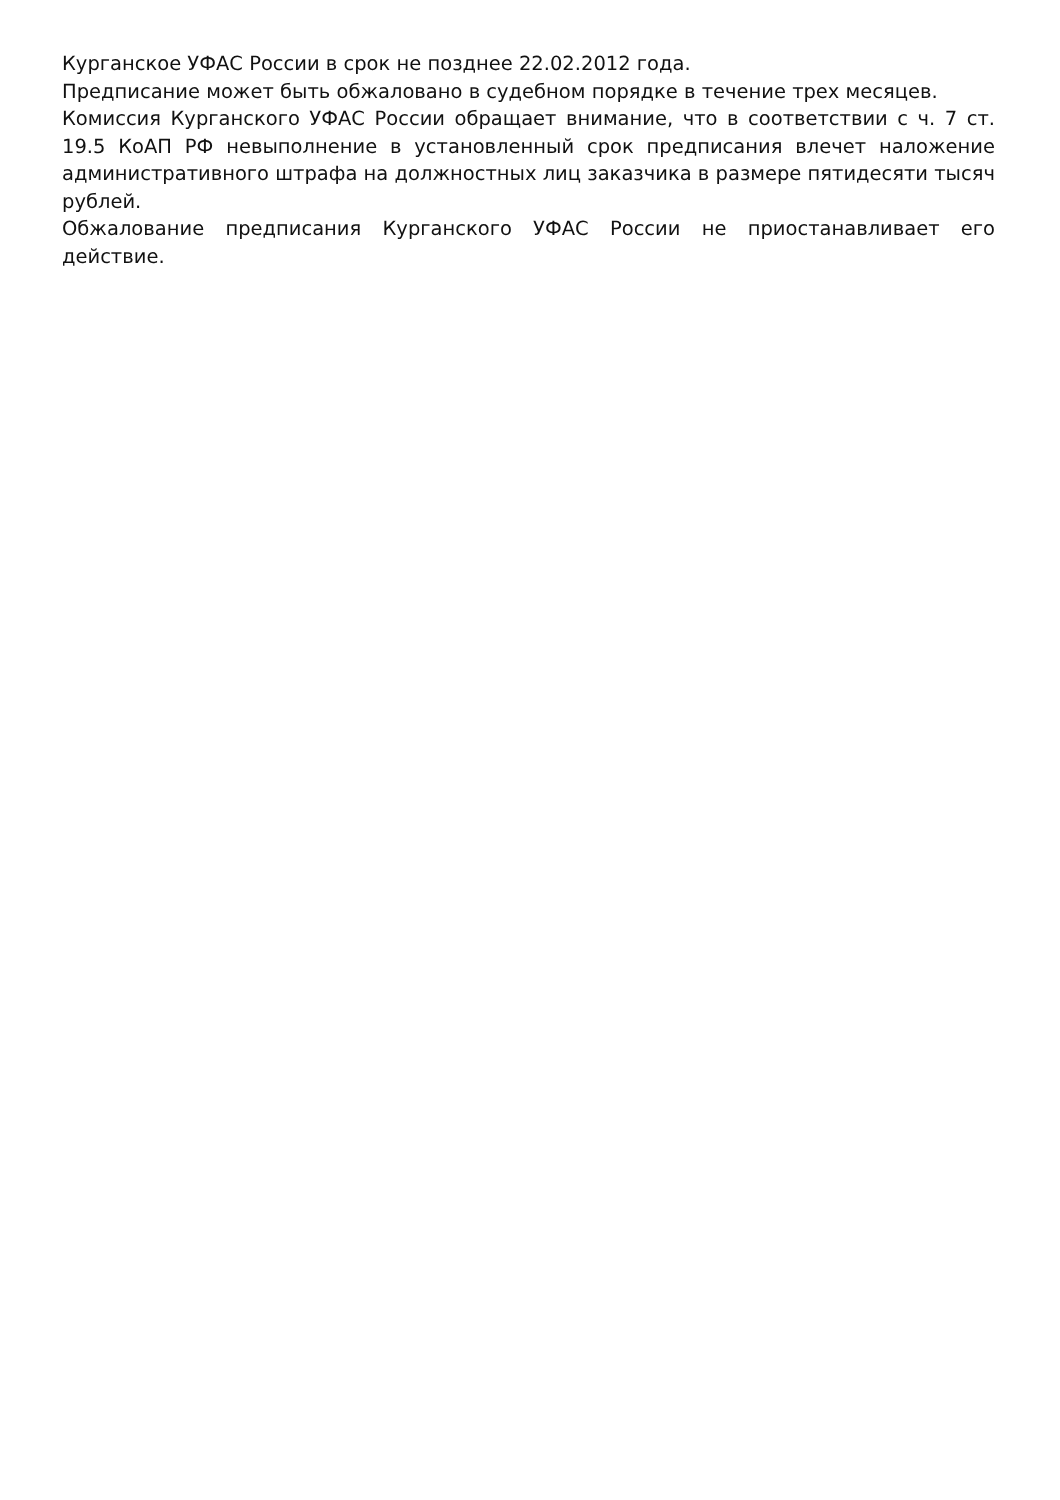Курганское УФАС России в срок не позднее 22.02.2012 года.
Предписание может быть обжаловано в судебном порядке в течение трех месяцев.
Комиссия Курганского УФАС России обращает внимание, что в соответствии с ч. 7 ст. 19.5 КоАП РФ невыполнение в установленный срок предписания влечет наложение административного штрафа на должностных лиц заказчика в размере пятидесяти тысяч рублей.
Обжалование предписания Курганского УФАС России не приостанавливает его действие.